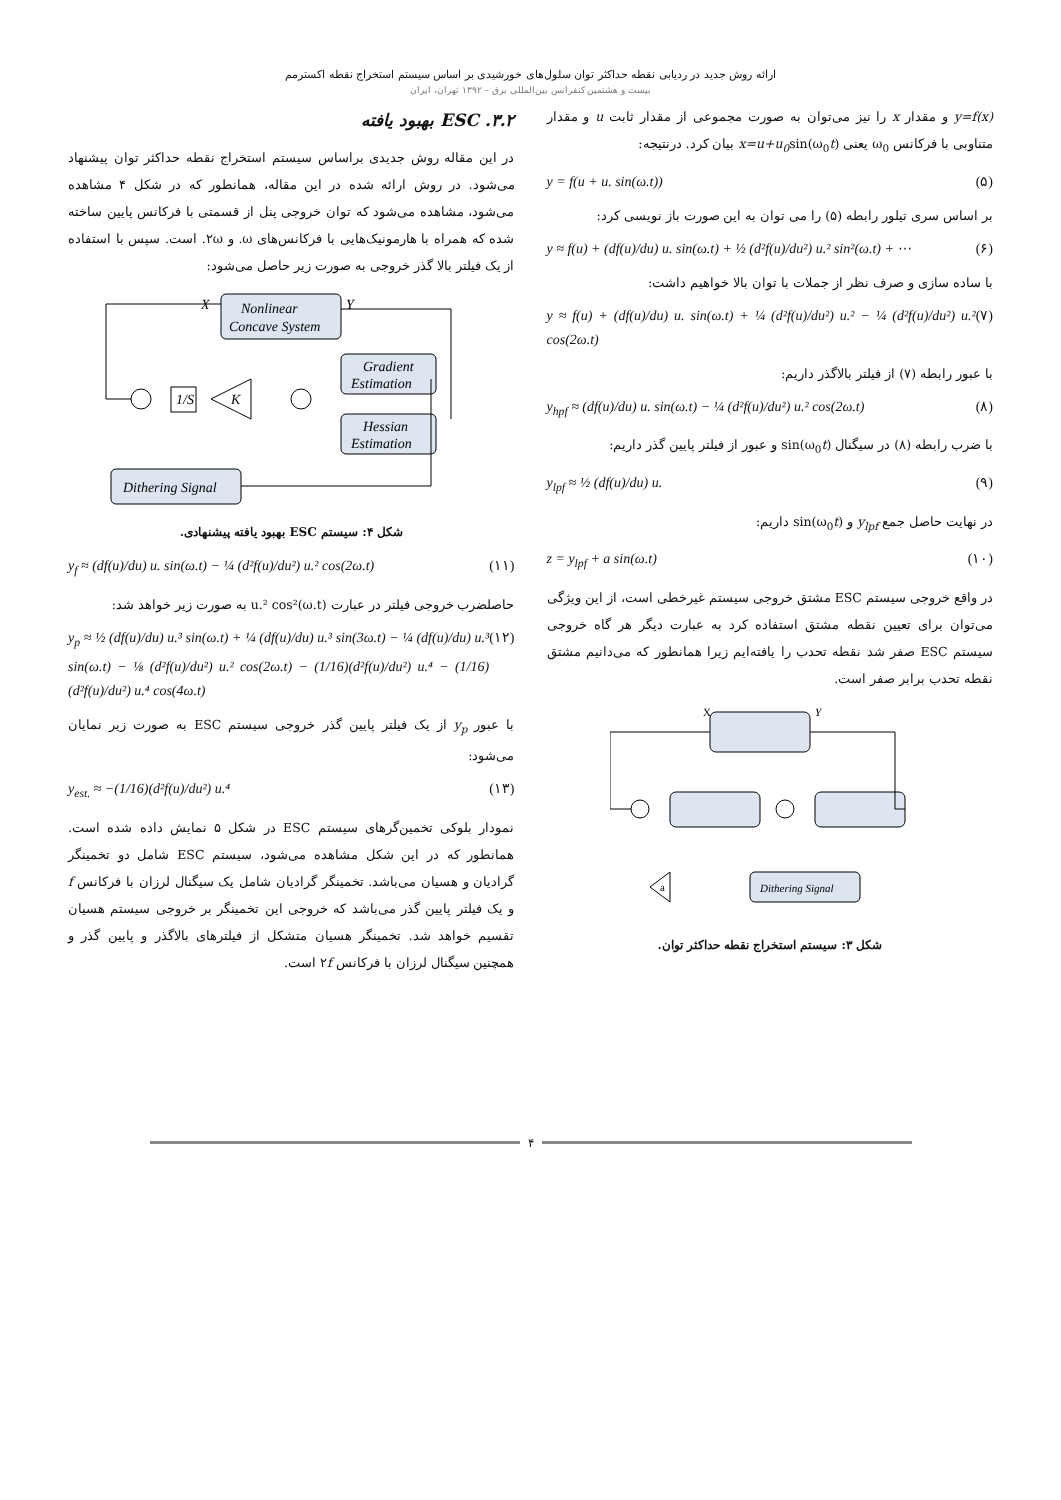ارائه روش جدید در ردیابی نقطه حداکثر توان سلول‌های خورشیدی بر اساس سیستم استخراج نقطه اکسترمم
بیست و هشتمین کنفرانس بین‌المللی برق – ۱۳۹۲ تهران، ایران
y=f(x) و مقدار x را نیز می‌توان به صورت مجموعی از مقدار ثابت u و مقدار متناوبی با فرکانس ω<sub>0</sub> یعنی x=u+u<sub>0</sub>sin(ω<sub>0</sub>t) بیان کرد. درنتیجه:
y = f(u + u. sin(ω.t)) (۵)
بر اساس سری تیلور رابطه (۵) را می توان به این صورت باز نویسی کرد:
y ≈ f(u) + (df(u)/du) u. sin(ω.t) + ½ (d²f(u)/du²) u.² sin²(ω.t) + ⋯ (۶)
با ساده سازی و صرف نظر از جملات با توان بالا خواهیم داشت:
y ≈ f(u) + (df(u)/du) u. sin(ω.t) + ¼ (d²f(u)/du²) u.² − ¼ (d²f(u)/du²) u.² cos(2ω.t) (۷)
با عبور رابطه (۷) از فیلتر بالاگذر داریم:
y<sub>hpf</sub> ≈ (df(u)/du) u. sin(ω.t) − ¼ (d²f(u)/du²) u.² cos(2ω.t) (۸)
با ضرب رابطه (۸) در سیگنال sin(ω<sub>0</sub>t) و عبور از فیلتر پایین گذر داریم:
y<sub>lpf</sub> ≈ ½ (df(u)/du) u. (۹)
در نهایت حاصل جمع y<sub>lpf</sub> و sin(ω<sub>0</sub>t) داریم:
z = y<sub>lpf</sub> + a sin(ω.t) (۱۰)
در واقع خروجی سیستم ESC مشتق خروجی سیستم غیرخطی است، از این ویژگی می‌توان برای تعیین نقطه مشتق استفاده کرد به عبارت دیگر هر گاه خروجی سیستم ESC صفر شد نقطه تحدب را یافته‌ایم زیرا همانطور که می‌دانیم مشتق نقطه تحدب برابر صفر است.
X
Y
Dithering Signal
a
شکل ۳: سیستم استخراج نقطه حداکثر توان.
۳.۲. ESC بهبود یافته
در این مقاله روش جدیدی براساس سیستم استخراج نقطه حداکثر توان پیشنهاد می‌شود. در روش ارائه شده در این مقاله، همانطور که در شکل ۴ مشاهده می‌شود، مشاهده می‌شود که توان خروجی پنل از قسمتی با فرکانس پایین ساخته شده که همراه با هارمونیک‌هایی با فرکانس‌های ω. و ۲ω. است. سپس با استفاده از یک فیلتر بالا گذر خروجی به صورت زیر حاصل می‌شود:
Nonlinear
Concave System
X
Y
Gradient
Estimation
Hessian
Estimation
Dithering Signal
1/S
K
شکل ۴: سیستم ESC بهبود یافته پیشنهادی.
y<sub>f</sub> ≈ (df(u)/du) u. sin(ω.t) − ¼ (d²f(u)/du²) u.² cos(2ω.t) (۱۱)
حاصلضرب خروجی فیلتر در عبارت u.² cos²(ω.t) به صورت زیر خواهد شد:
y<sub>p</sub> ≈ ½ (df(u)/du) u.³ sin(ω.t) + ¼ (df(u)/du) u.³ sin(3ω.t) − ¼ (df(u)/du) u.³ sin(ω.t) − ⅛ (d²f(u)/du²) u.² cos(2ω.t) − (1/16)(d²f(u)/du²) u.⁴ − (1/16)(d²f(u)/du²) u.⁴ cos(4ω.t) (۱۲)
با عبور y<sub>p</sub> از یک فیلتر پایین گذر خروجی سیستم ESC به صورت زیر نمایان می‌شود:
y<sub>est.</sub> ≈ −(1/16)(d²f(u)/du²) u.⁴ (۱۳)
نمودار بلوکی تخمین‌گرهای سیستم ESC در شکل ۵ نمایش داده شده است. همانطور که در این شکل مشاهده می‌شود، سیستم ESC شامل دو تخمینگر گرادیان و هسیان می‌باشد. تخمینگر گرادیان شامل یک سیگنال لرزان با فرکانس f و یک فیلتر پایین گذر می‌باشد که خروجی این تخمینگر بر خروجی سیستم هسیان تقسیم خواهد شد. تخمینگر هسیان متشکل از فیلترهای بالاگذر و پایین گذر و همچنین سیگنال لرزان با فرکانس ۲f است.
۴